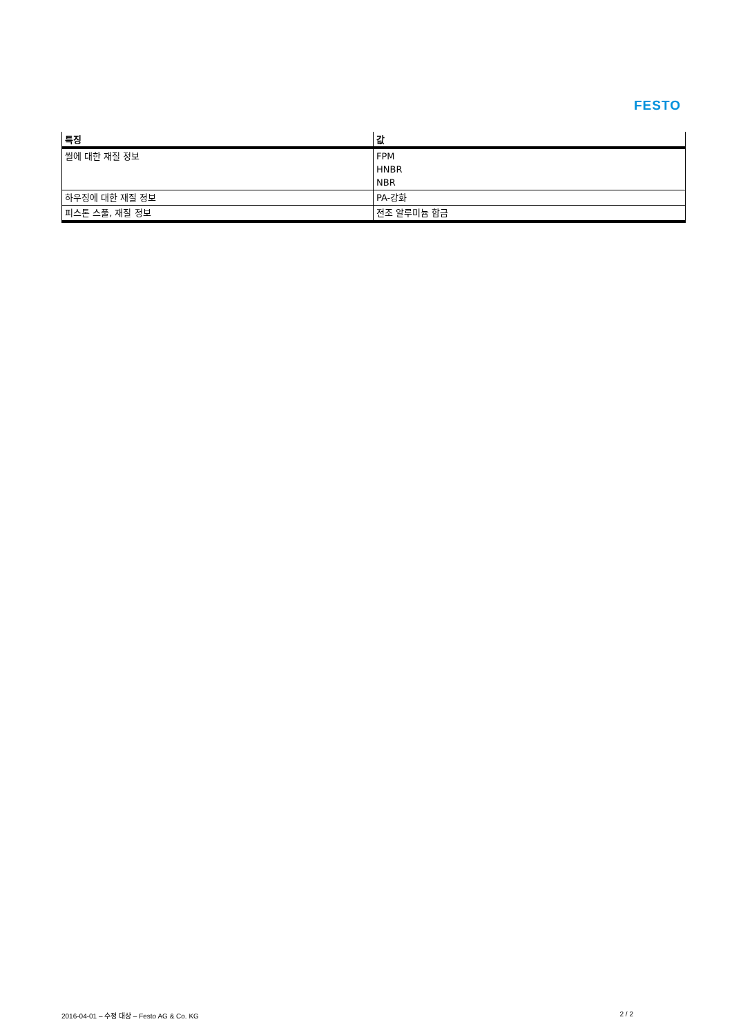FESTO
| 특징 | 값 |
| --- | --- |
| 씰에 대한 재질 정보 | FPM HNBR NBR |
| 하우징에 대한 재질 정보 | PA-강화 |
| 피스톤 스풀, 재질 정보 | 전조 알루미늄 합금 |
2016-04-01 – 수정 대상 – Festo AG & Co. KG 2 / 2